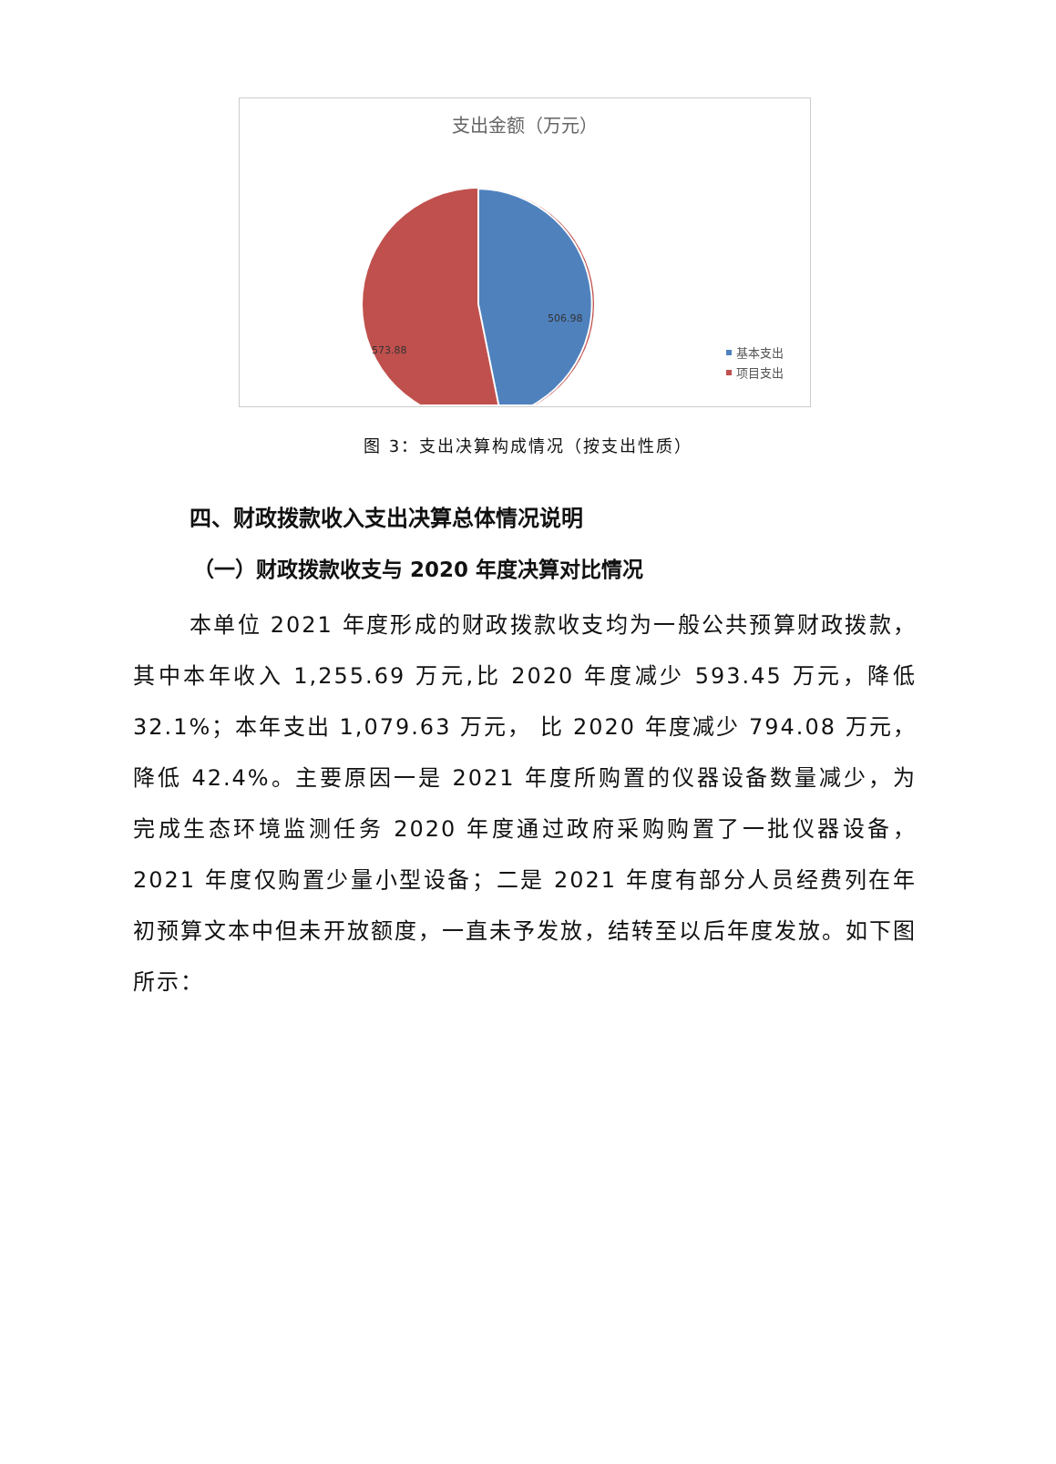支出金额（万元）
506.98
573.88
基本支出
项目支出
图 3：支出决算构成情况（按支出性质）
四、财政拨款收入支出决算总体情况说明
（一）财政拨款收支与 2020 年度决算对比情况
本单位 2021 年度形成的财政拨款收支均为一般公共预算财政拨款，其中本年收入 1,255.69 万元,比 2020 年度减少 593.45 万元，降低 32.1%；本年支出 1,079.63 万元， 比 2020 年度减少 794.08 万元，降低 42.4%。主要原因一是 2021 年度所购置的仪器设备数量减少，为完成生态环境监测任务 2020 年度通过政府采购购置了一批仪器设备，2021 年度仅购置少量小型设备；二是 2021 年度有部分人员经费列在年初预算文本中但未开放额度，一直未予发放，结转至以后年度发放。如下图所示：